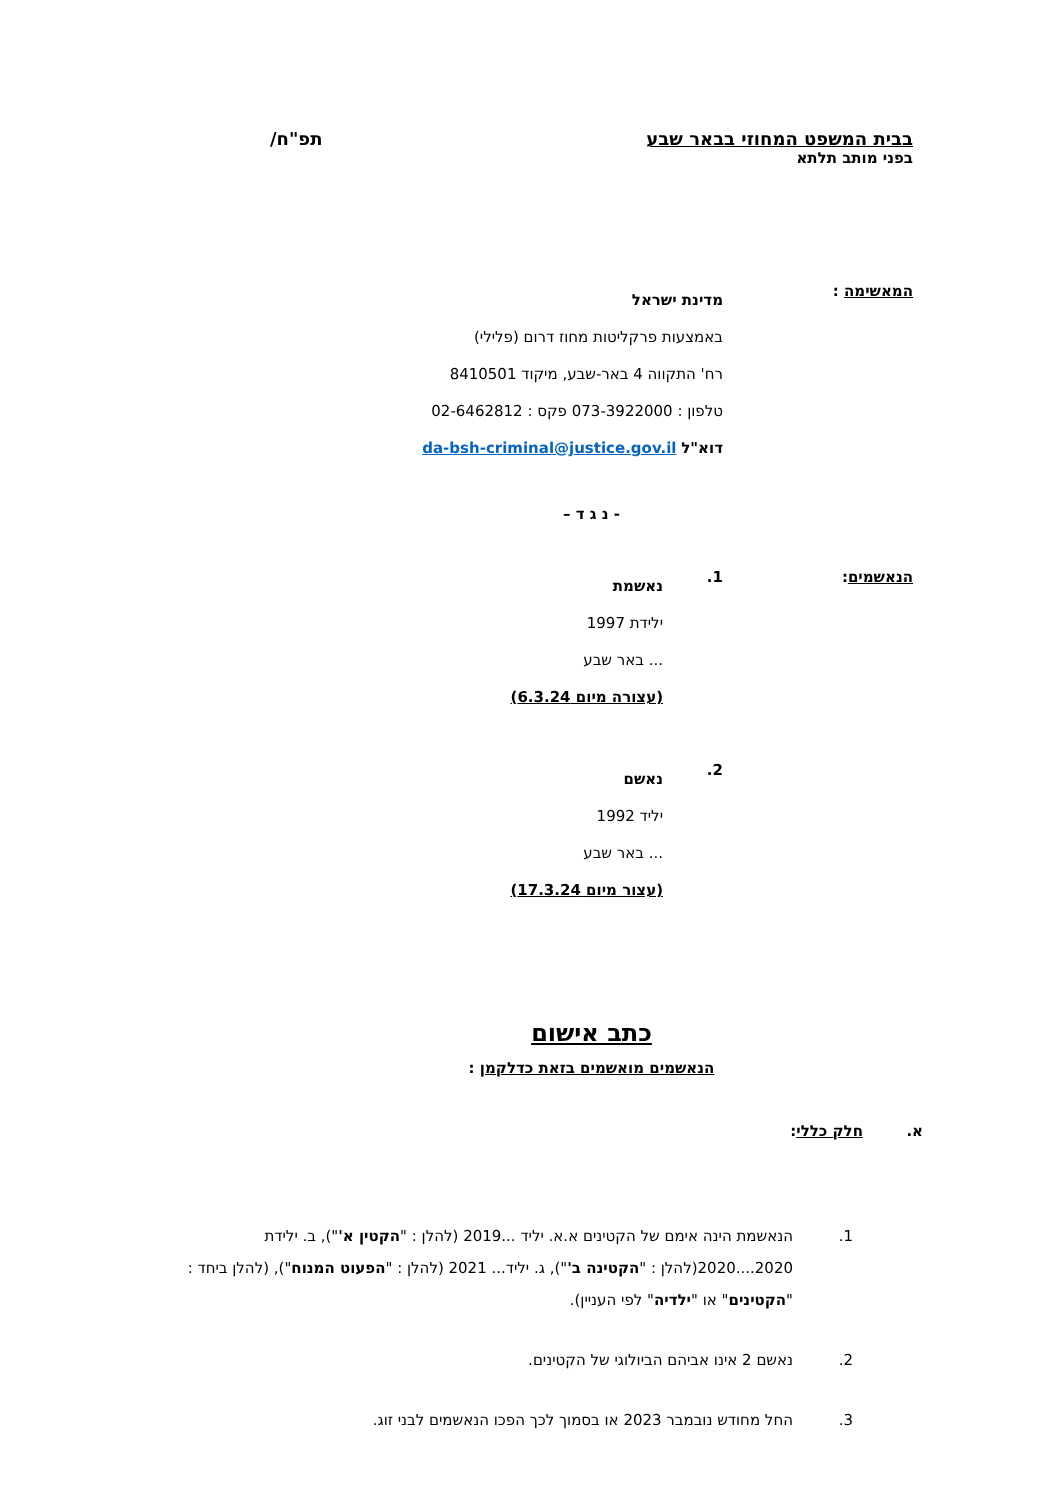בבית המשפט המחוזי בבאר שבע
בפני מותב תלתא
תפ"ח/
המאשימה :
מדינת ישראל
באמצעות פרקליטות מחוז דרום (פלילי)
רח' התקווה 4 באר-שבע, מיקוד 8410501
טלפון : 073-3922000 פקס : 02-6462812
דוא"ל da-bsh-criminal@justice.gov.il
- נ ג ד –
הנאשמים: 1.
נאשמת
ילידת 1997
... באר שבע
(עצורה מיום 6.3.24)
2.
נאשם
יליד 1992
... באר שבע
(עצור מיום 17.3.24)
כתב אישום
הנאשמים מואשמים בזאת כדלקמן :
א. חלק כללי:
1. הנאשמת הינה אימם של הקטינים א.א. יליד ...2019 (להלן : "הקטין א'"), ב. ילידת 2020....2020(להלן : "הקטינה ב'"), ג. יליד... 2021 (להלן : "הפעוט המנוח"), (להלן ביחד : "הקטינים" או "ילדיה" לפי העניין).
2. נאשם 2 אינו אביהם הביולוגי של הקטינים.
3. החל מחודש נובמבר 2023 או בסמוך לכך הפכו הנאשמים לבני זוג.